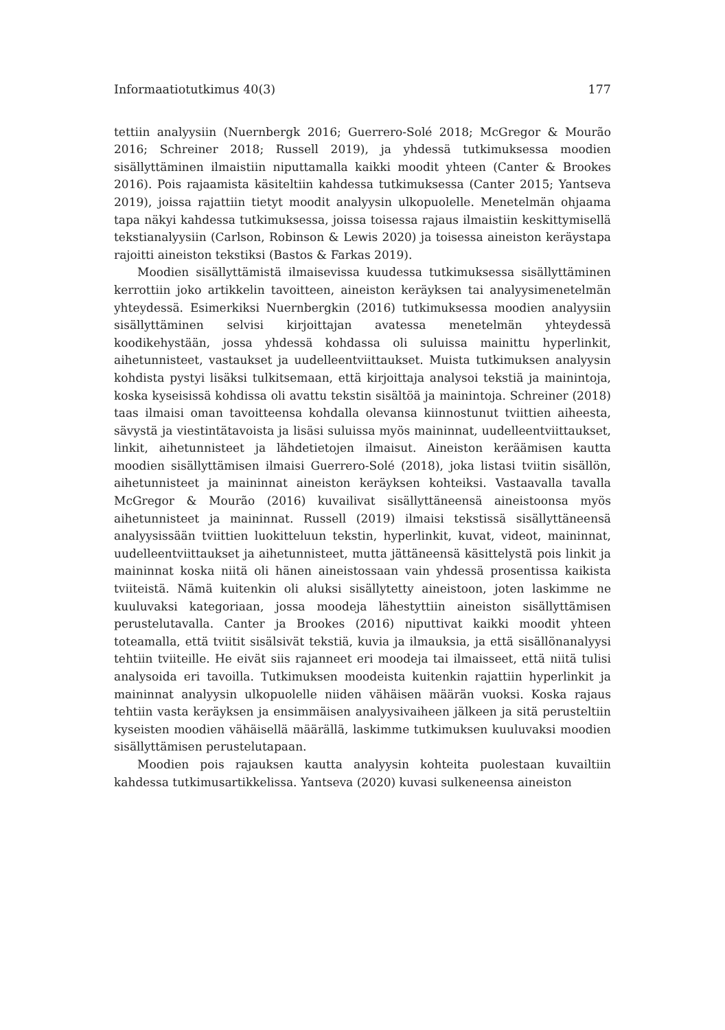Informaatiotutkimus 40(3) 177
tettiin analyysiin (Nuernbergk 2016; Guerrero-Solé 2018; McGregor & Mourão 2016; Schreiner 2018; Russell 2019), ja yhdessä tutkimuksessa moodien sisällyttäminen ilmaistiin niputtamalla kaikki moodit yhteen (Canter & Brookes 2016). Pois rajaamista käsiteltiin kahdessa tutkimuksessa (Canter 2015; Yantseva 2019), joissa rajattiin tietyt moodit analyysin ulkopuolelle. Menetelmän ohjaama tapa näkyi kahdessa tutkimuksessa, joissa toisessa rajaus ilmaistiin keskittymisellä tekstianalyysiin (Carlson, Robinson & Lewis 2020) ja toisessa aineiston keräystapa rajoitti aineiston tekstiksi (Bastos & Farkas 2019).
Moodien sisällyttämistä ilmaisevissa kuudessa tutkimuksessa sisällyttäminen kerrottiin joko artikkelin tavoitteen, aineiston keräyksen tai analyysimenetelmän yhteydessä. Esimerkiksi Nuernbergkin (2016) tutkimuksessa moodien analyysiin sisällyttäminen selvisi kirjoittajan avatessa menetelmän yhteydessä koodikehystään, jossa yhdessä kohdassa oli suluissa mainittu hyperlinkit, aihetunnisteet, vastaukset ja uudelleentviittaukset. Muista tutkimuksen analyysin kohdista pystyi lisäksi tulkitsemaan, että kirjoittaja analysoi tekstiä ja mainintoja, koska kyseisissä kohdissa oli avattu tekstin sisältöä ja mainintoja. Schreiner (2018) taas ilmaisi oman tavoitteensa kohdalla olevansa kiinnostunut tviittien aiheesta, sävystä ja viestintätavoista ja lisäsi suluissa myös maininnat, uudelleentviittaukset, linkit, aihetunnisteet ja lähdetietojen ilmaisut. Aineiston keräämisen kautta moodien sisällyttämisen ilmaisi Guerrero-Solé (2018), joka listasi tviitin sisällön, aihetunnisteet ja maininnat aineiston keräyksen kohteiksi. Vastaavalla tavalla McGregor & Mourão (2016) kuvailivat sisällyttäneensä aineistoonsa myös aihetunnisteet ja maininnat. Russell (2019) ilmaisi tekstissä sisällyttäneensä analyysissään tviittien luokitteluun tekstin, hyperlinkit, kuvat, videot, maininnat, uudelleentviittaukset ja aihetunnisteet, mutta jättäneensä käsittelystä pois linkit ja maininnat koska niitä oli hänen aineistossaan vain yhdessä prosentissa kaikista tviiteistä. Nämä kuitenkin oli aluksi sisällytetty aineistoon, joten laskimme ne kuuluvaksi kategoriaan, jossa moodeja lähestyttiin aineiston sisällyttämisen perustelutavalla. Canter ja Brookes (2016) niputtivat kaikki moodit yhteen toteamalla, että tviitit sisälsivät tekstiä, kuvia ja ilmauksia, ja että sisällönanalyysi tehtiin tviiteille. He eivät siis rajanneet eri moodeja tai ilmaisseet, että niitä tulisi analysoida eri tavoilla. Tutkimuksen moodeista kuitenkin rajattiin hyperlinkit ja maininnat analyysin ulkopuolelle niiden vähäisen määrän vuoksi. Koska rajaus tehtiin vasta keräyksen ja ensimmäisen analyysivaiheen jälkeen ja sitä perusteltiin kyseisten moodien vähäisellä määrällä, laskimme tutkimuksen kuuluvaksi moodien sisällyttämisen perustelutapaan.
Moodien pois rajauksen kautta analyysin kohteita puolestaan kuvailtiin kahdessa tutkimusartikkelissa. Yantseva (2020) kuvasi sulkeneensa aineiston